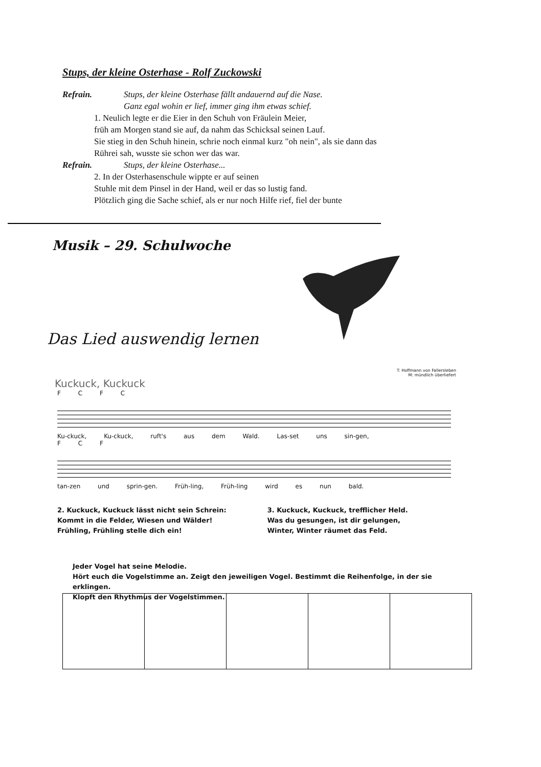Stups, der kleine Osterhase - Rolf Zuckowski
Refrain. Stups, der kleine Osterhase fällt andauernd auf die Nase.
Ganz egal wohin er lief, immer ging ihm etwas schief.
1. Neulich legte er die Eier in den Schuh von Fräulein Meier,
früh am Morgen stand sie auf, da nahm das Schicksal seinen Lauf.
Sie stieg in den Schuh hinein, schrie noch einmal kurz "oh nein", als sie dann das
Rührei sah, wusste sie schon wer das war.
Refrain. Stups, der kleine Osterhase...
2. In der Osterhasenschule wippte er auf seinen
Stuhle mit dem Pinsel in der Hand, weil er das so lustig fand.
Plötzlich ging die Sache schief, als er nur noch Hilfe rief, fiel der bunte
Musik – 29. Schulwoche
Das Lied auswendig lernen
T: Hoffmann von Fallersleben
M: mündlich überliefert
Kuckuck, Kuckuck
F C F C
Ku-ckuck, Ku-ckuck, ruft's aus dem Wald. Las-set uns sin-gen,
F C F
tan-zen und sprin-gen. Früh-ling, Früh-ling wird es nun bald.
2. Kuckuck, Kuckuck lässt nicht sein Schrein:
Kommt in die Felder, Wiesen und Wälder!
Frühling, Frühling stelle dich ein!
3. Kuckuck, Kuckuck, trefflicher Held.
Was du gesungen, ist dir gelungen,
Winter, Winter räumet das Feld.
Jeder Vogel hat seine Melodie.
Hört euch die Vogelstimme an. Zeigt den jeweiligen Vogel. Bestimmt die Reihenfolge, in der sie erklingen.
Klopft den Rhythmus der Vogelstimmen.